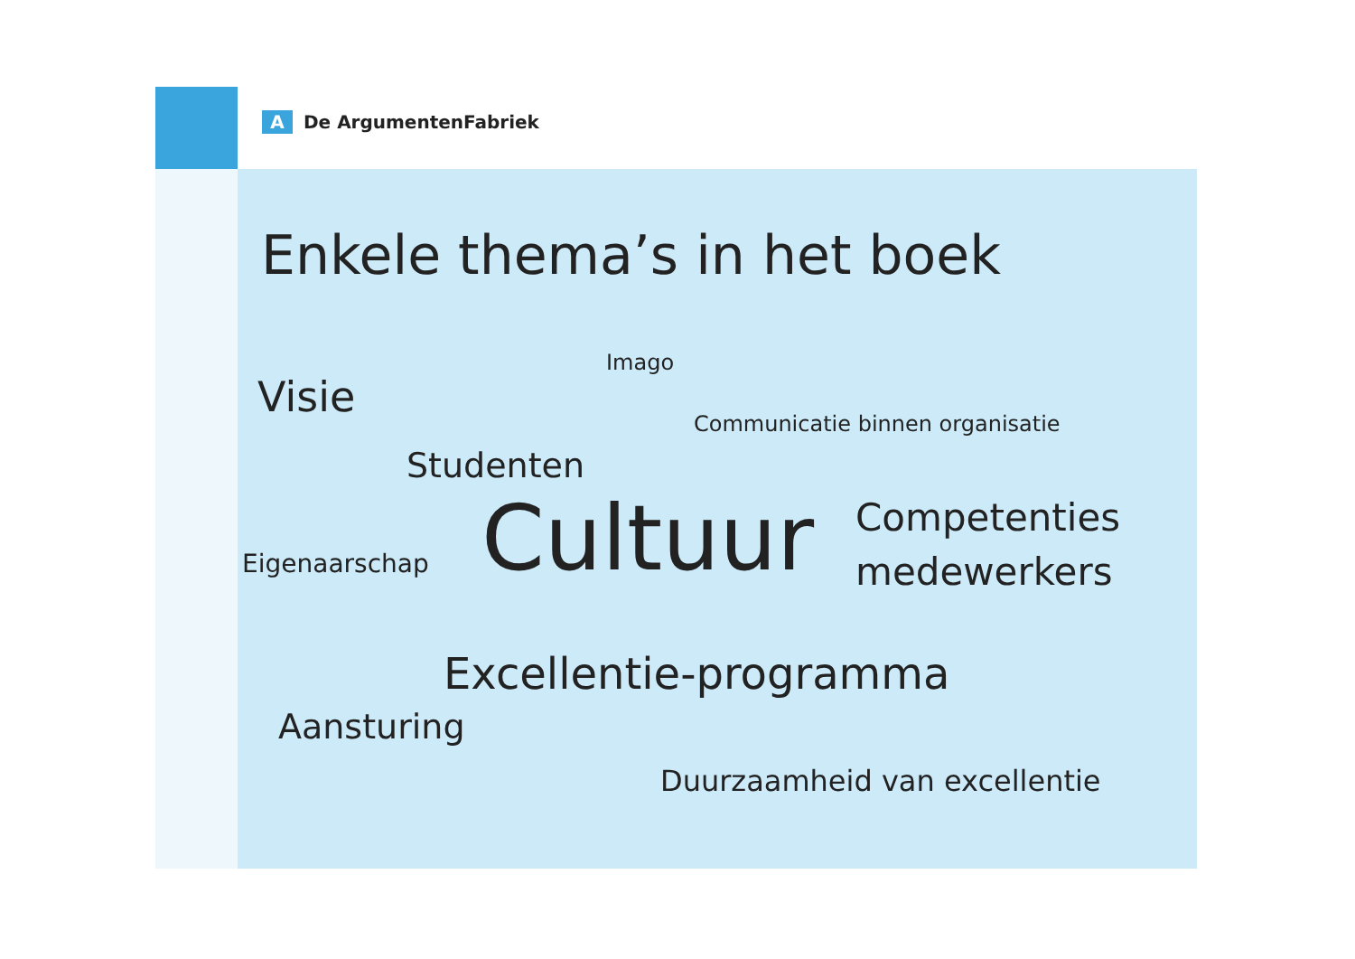A De ArgumentenFabriek
Enkele thema’s in het boek
Imago
Visie
Communicatie binnen organisatie
Studenten
Competenties
medewerkers
Eigenaarschap Cultuur
Excellentie-programma
Aansturing
Duurzaamheid van excellentie